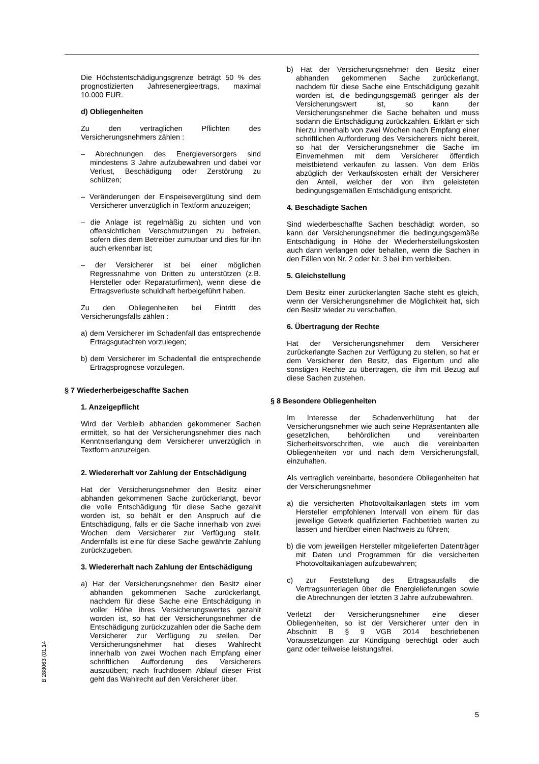Die Höchstentschädigungsgrenze beträgt 50 % des prognostizierten Jahresenergieertrags, maximal 10.000 EUR.
d) Obliegenheiten
Zu den vertraglichen Pflichten des Versicherungsnehmers zählen :
– Abrechnungen des Energieversorgers sind mindestens 3 Jahre aufzubewahren und dabei vor Verlust, Beschädigung oder Zerstörung zu schützen;
– Veränderungen der Einspeisevergütung sind dem Versicherer unverzüglich in Textform anzuzeigen;
– die Anlage ist regelmäßig zu sichten und von offensichtlichen Verschmutzungen zu befreien, sofern dies dem Betreiber zumutbar und dies für ihn auch erkennbar ist;
– der Versicherer ist bei einer möglichen Regressnahme von Dritten zu unterstützen (z.B. Hersteller oder Reparaturfirmen), wenn diese die Ertragsverluste schuldhaft herbeigeführt haben.
Zu den Obliegenheiten bei Eintritt des Versicherungsfalls zählen :
a) dem Versicherer im Schadenfall das entsprechende Ertragsgutachten vorzulegen;
b) dem Versicherer im Schadenfall die entsprechende Ertragsprognose vorzulegen.
§ 7 Wiederherbeigeschaffte Sachen
1. Anzeigepflicht
Wird der Verbleib abhanden gekommener Sachen ermittelt, so hat der Versicherungsnehmer dies nach Kenntniserlangung dem Versicherer unverzüglich in Textform anzuzeigen.
2. Wiedererhalt vor Zahlung der Entschädigung
Hat der Versicherungsnehmer den Besitz einer abhanden gekommenen Sache zurückerlangt, bevor die volle Entschädigung für diese Sache gezahlt worden ist, so behält er den Anspruch auf die Entschädigung, falls er die Sache innerhalb von zwei Wochen dem Versicherer zur Verfügung stellt. Andernfalls ist eine für diese Sache gewährte Zahlung zurückzugeben.
3. Wiedererhalt nach Zahlung der Entschädigung
a) Hat der Versicherungsnehmer den Besitz einer abhanden gekommenen Sache zurückerlangt, nachdem für diese Sache eine Entschädigung in voller Höhe ihres Versicherungswertes gezahlt worden ist, so hat der Versicherungsnehmer die Entschädigung zurückzuzahlen oder die Sache dem Versicherer zur Verfügung zu stellen. Der Versicherungsnehmer hat dieses Wahlrecht innerhalb von zwei Wochen nach Empfang einer schriftlichen Aufforderung des Versicherers auszuüben; nach fruchtlosem Ablauf dieser Frist geht das Wahlrecht auf den Versicherer über.
b) Hat der Versicherungsnehmer den Besitz einer abhanden gekommenen Sache zurückerlangt, nachdem für diese Sache eine Entschädigung gezahlt worden ist, die bedingungsgemäß geringer als der Versicherungswert ist, so kann der Versicherungsnehmer die Sache behalten und muss sodann die Entschädigung zurückzahlen. Erklärt er sich hierzu innerhalb von zwei Wochen nach Empfang einer schriftlichen Aufforderung des Versicherers nicht bereit, so hat der Versicherungsnehmer die Sache im Einvernehmen mit dem Versicherer öffentlich meistbietend verkaufen zu lassen. Von dem Erlös abzüglich der Verkaufskosten erhält der Versicherer den Anteil, welcher der von ihm geleisteten bedingungsgemäßen Entschädigung entspricht.
4. Beschädigte Sachen
Sind wiederbeschaffte Sachen beschädigt worden, so kann der Versicherungsnehmer die bedingungsgemäße Entschädigung in Höhe der Wiederherstellungskosten auch dann verlangen oder behalten, wenn die Sachen in den Fällen von Nr. 2 oder Nr. 3 bei ihm verbleiben.
5. Gleichstellung
Dem Besitz einer zurückerlangten Sache steht es gleich, wenn der Versicherungsnehmer die Möglichkeit hat, sich den Besitz wieder zu verschaffen.
6. Übertragung der Rechte
Hat der Versicherungsnehmer dem Versicherer zurückerlangte Sachen zur Verfügung zu stellen, so hat er dem Versicherer den Besitz, das Eigentum und alle sonstigen Rechte zu übertragen, die ihm mit Bezug auf diese Sachen zustehen.
§ 8 Besondere Obliegenheiten
Im Interesse der Schadenverhütung hat der Versicherungsnehmer wie auch seine Repräsentanten alle gesetzlichen, behördlichen und vereinbarten Sicherheitsvorschriften, wie auch die vereinbarten Obliegenheiten vor und nach dem Versicherungsfall, einzuhalten.
Als vertraglich vereinbarte, besondere Obliegenheiten hat der Versicherungsnehmer
a) die versicherten Photovoltaikanlagen stets im vom Hersteller empfohlenen Intervall von einem für das jeweilige Gewerk qualifizierten Fachbetrieb warten zu lassen und hierüber einen Nachweis zu führen;
b) die vom jeweiligen Hersteller mitgelieferten Datenträger mit Daten und Programmen für die versicherten Photovoltaikanlagen aufzubewahren;
c) zur Feststellung des Ertragsausfalls die Vertragsunterlagen über die Energielieferungen sowie die Abrechnungen der letzten 3 Jahre aufzubewahren.
Verletzt der Versicherungsnehmer eine dieser Obliegenheiten, so ist der Versicherer unter den in Abschnitt B § 9 VGB 2014 beschriebenen Voraussetzungen zur Kündigung berechtigt oder auch ganz oder teilweise leistungsfrei.
B 288063 (01.14
5